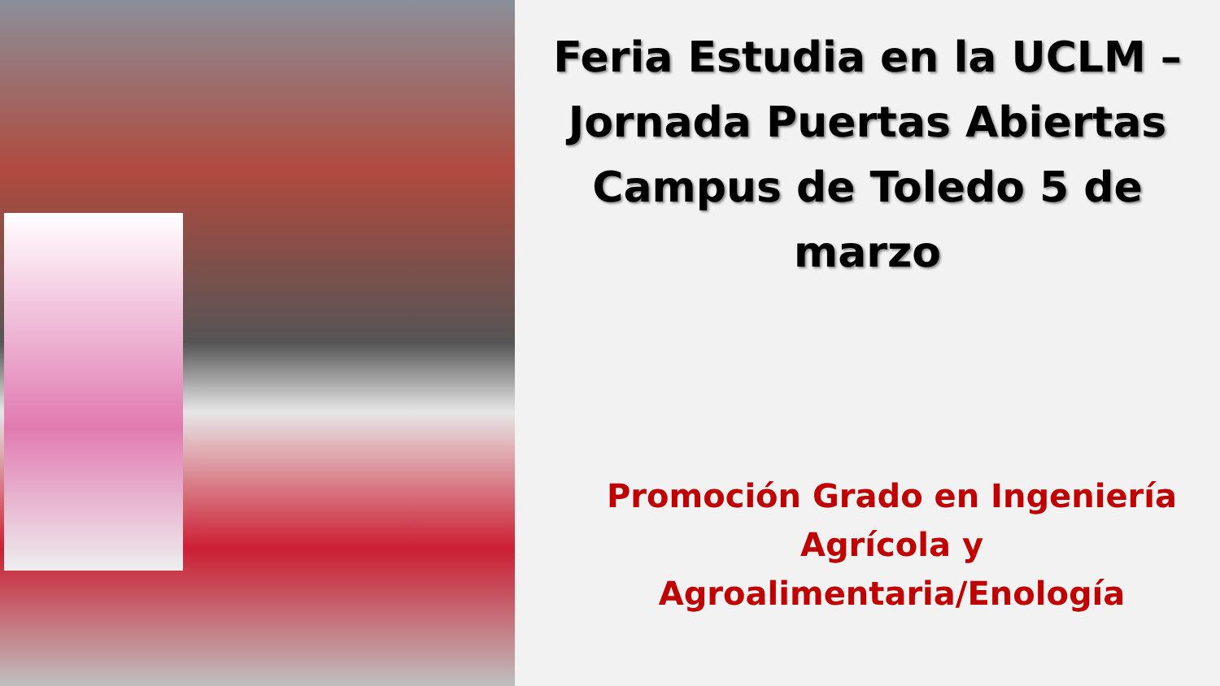Feria Estudia en la UCLM –
Jornada Puertas Abiertas
Campus de Toledo 5 de marzo
Promoción Grado en Ingeniería
Agrícola y
Agroalimentaria/Enología